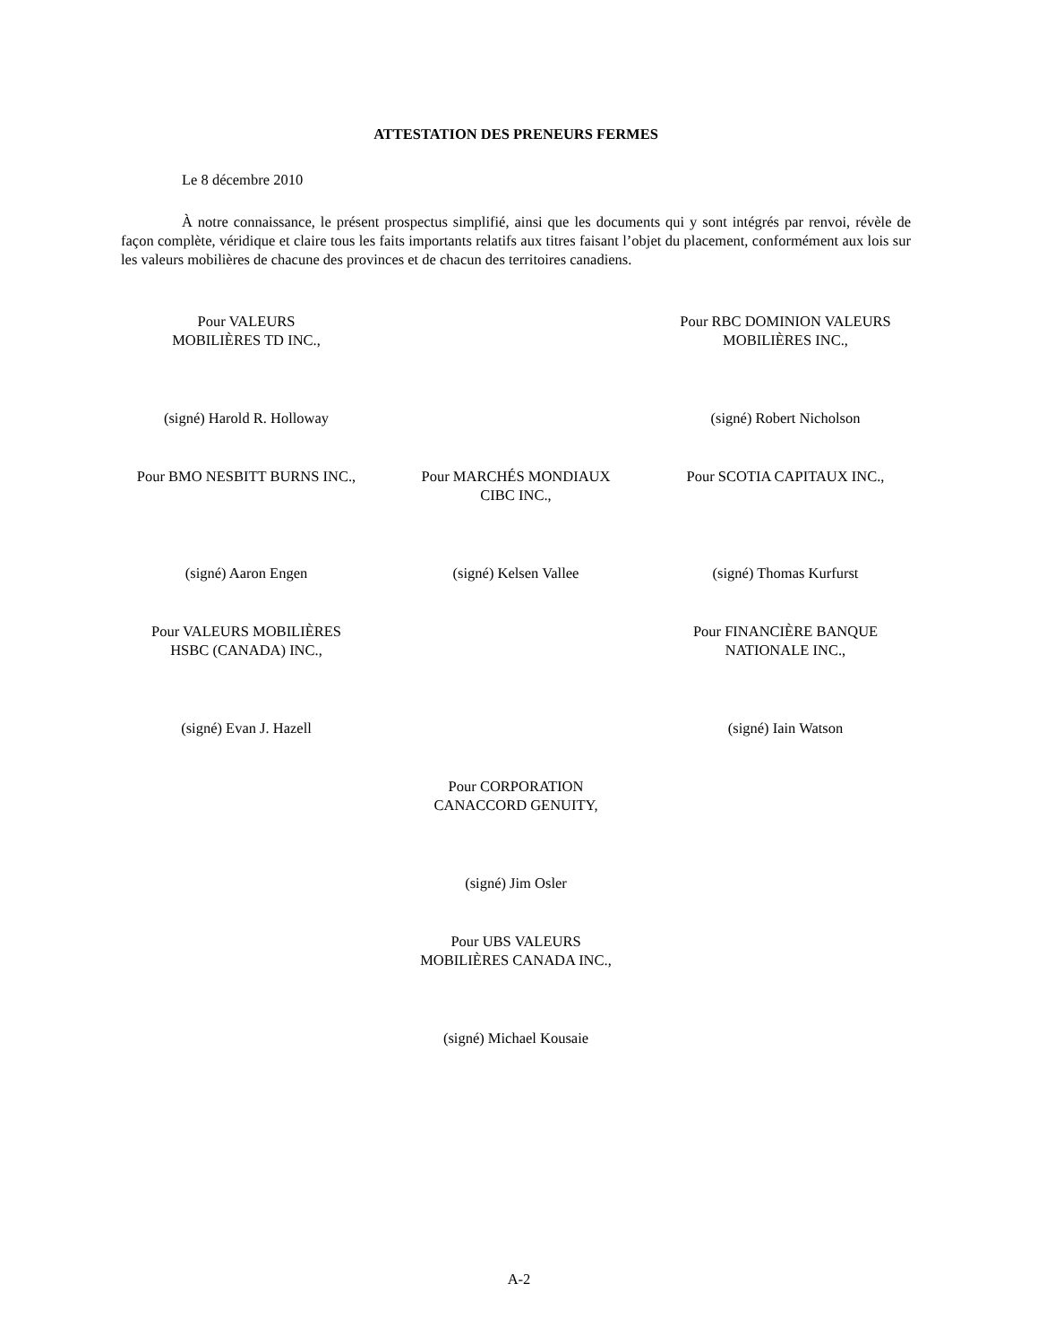ATTESTATION DES PRENEURS FERMES
Le 8 décembre 2010
À notre connaissance, le présent prospectus simplifié, ainsi que les documents qui y sont intégrés par renvoi, révèle de façon complète, véridique et claire tous les faits importants relatifs aux titres faisant l’objet du placement, conformément aux lois sur les valeurs mobilières de chacune des provinces et de chacun des territoires canadiens.
Pour VALEURS
MOBILIÈRES TD INC.,
Pour RBC DOMINION VALEURS
MOBILIÈRES INC.,
(signé) Harold R. Holloway (signé) Robert Nicholson
Pour BMO NESBITT BURNS INC., Pour MARCHÉS MONDIAUX
CIBC INC.,
Pour SCOTIA CAPITAUX INC.,
(signé) Aaron Engen (signé) Kelsen Vallee (signé) Thomas Kurfurst
Pour VALEURS MOBILIÈRES
HSBC (CANADA) INC.,
Pour FINANCIÈRE BANQUE
NATIONALE INC.,
(signé) Evan J. Hazell (signé) Iain Watson
Pour CORPORATION
CANACCORD GENUITY,
(signé) Jim Osler
Pour UBS VALEURS
MOBILIÈRES CANADA INC.,
(signé) Michael Kousaie
A-2